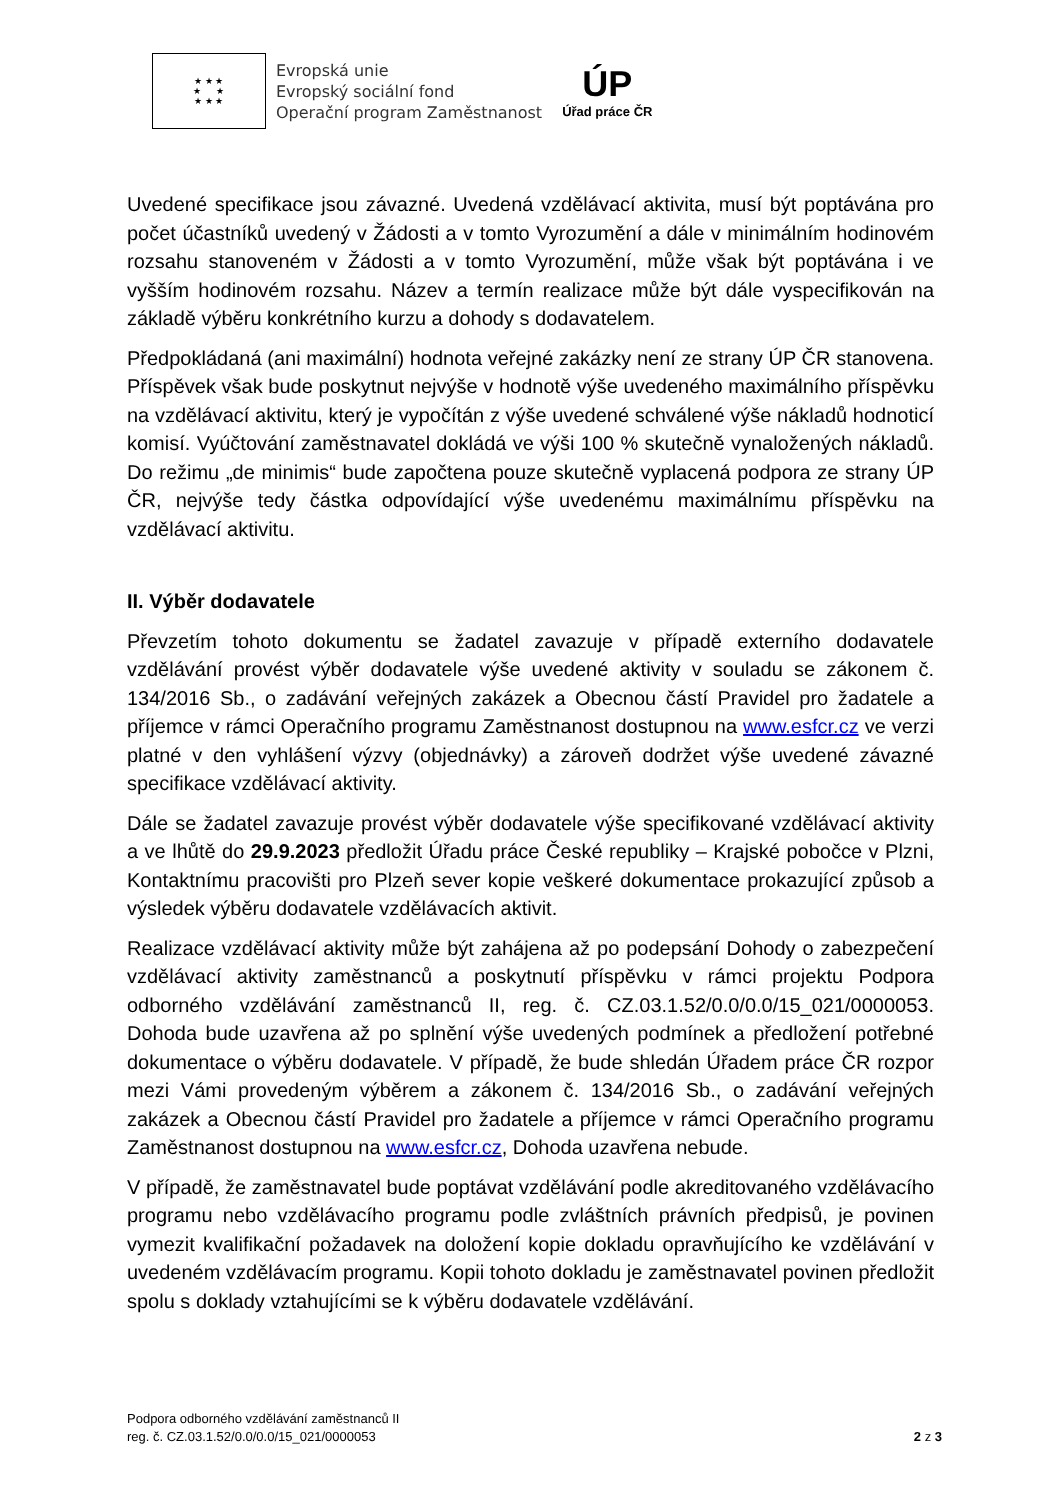★ ★ ★
★ ★
★ ★ ★
Evropská unie
Evropský sociální fond
Operační program Zaměstnanost
ÚP
Úřad práce ČR
Uvedené specifikace jsou závazné. Uvedená vzdělávací aktivita, musí být poptávána pro počet účastníků uvedený v Žádosti a v tomto Vyrozumění a dále v minimálním hodinovém rozsahu stanoveném v Žádosti a v tomto Vyrozumění, může však být poptávána i ve vyšším hodinovém rozsahu. Název a termín realizace může být dále vyspecifikován na základě výběru konkrétního kurzu a dohody s dodavatelem.
Předpokládaná (ani maximální) hodnota veřejné zakázky není ze strany ÚP ČR stanovena. Příspěvek však bude poskytnut nejvýše v hodnotě výše uvedeného maximálního příspěvku na vzdělávací aktivitu, který je vypočítán z výše uvedené schválené výše nákladů hodnoticí komisí. Vyúčtování zaměstnavatel dokládá ve výši 100 % skutečně vynaložených nákladů. Do režimu „de minimis“ bude započtena pouze skutečně vyplacená podpora ze strany ÚP ČR, nejvýše tedy částka odpovídající výše uvedenému maximálnímu příspěvku na vzdělávací aktivitu.
II. Výběr dodavatele
Převzetím tohoto dokumentu se žadatel zavazuje v případě externího dodavatele vzdělávání provést výběr dodavatele výše uvedené aktivity v souladu se zákonem č. 134/2016 Sb., o zadávání veřejných zakázek a Obecnou částí Pravidel pro žadatele a příjemce v rámci Operačního programu Zaměstnanost dostupnou na www.esfcr.cz ve verzi platné v den vyhlášení výzvy (objednávky) a zároveň dodržet výše uvedené závazné specifikace vzdělávací aktivity.
Dále se žadatel zavazuje provést výběr dodavatele výše specifikované vzdělávací aktivity a ve lhůtě do 29.9.2023 předložit Úřadu práce České republiky – Krajské pobočce v Plzni, Kontaktnímu pracovišti pro Plzeň sever kopie veškeré dokumentace prokazující způsob a výsledek výběru dodavatele vzdělávacích aktivit.
Realizace vzdělávací aktivity může být zahájena až po podepsání Dohody o zabezpečení vzdělávací aktivity zaměstnanců a poskytnutí příspěvku v rámci projektu Podpora odborného vzdělávání zaměstnanců II, reg. č. CZ.03.1.52/0.0/0.0/15_021/0000053. Dohoda bude uzavřena až po splnění výše uvedených podmínek a předložení potřebné dokumentace o výběru dodavatele. V případě, že bude shledán Úřadem práce ČR rozpor mezi Vámi provedeným výběrem a zákonem č. 134/2016 Sb., o zadávání veřejných zakázek a Obecnou částí Pravidel pro žadatele a příjemce v rámci Operačního programu Zaměstnanost dostupnou na www.esfcr.cz, Dohoda uzavřena nebude.
V případě, že zaměstnavatel bude poptávat vzdělávání podle akreditovaného vzdělávacího programu nebo vzdělávacího programu podle zvláštních právních předpisů, je povinen vymezit kvalifikační požadavek na doložení kopie dokladu opravňujícího ke vzdělávání v uvedeném vzdělávacím programu. Kopii tohoto dokladu je zaměstnavatel povinen předložit spolu s doklady vztahujícími se k výběru dodavatele vzdělávání.
Podpora odborného vzdělávání zaměstnanců II
reg. č. CZ.03.1.52/0.0/0.0/15_021/0000053
2 z 3